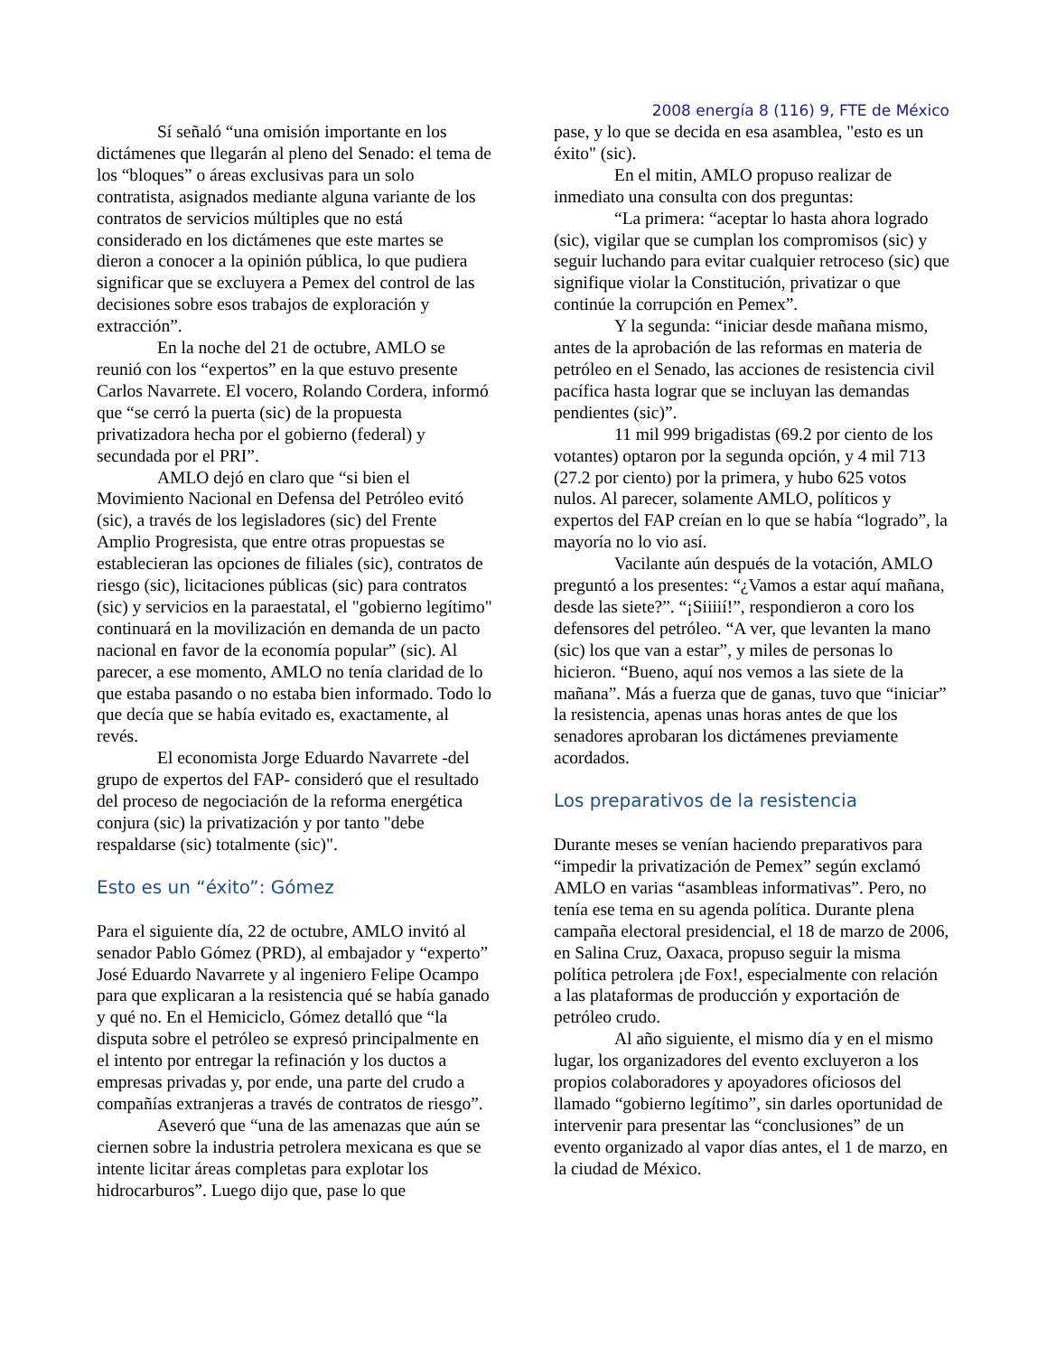2008 energía 8 (116) 9, FTE de México
Sí señaló “una omisión importante en los dictámenes que llegarán al pleno del Senado: el tema de los “bloques” o áreas exclusivas para un solo contratista, asignados mediante alguna variante de los contratos de servicios múltiples que no está considerado en los dictámenes que este martes se dieron a conocer a la opinión pública, lo que pudiera significar que se excluyera a Pemex del control de las decisiones sobre esos trabajos de exploración y extracción”.
En la noche del 21 de octubre, AMLO se reunió con los “expertos” en la que estuvo presente Carlos Navarrete. El vocero, Rolando Cordera, informó que “se cerró la puerta (sic) de la propuesta privatizadora hecha por el gobierno (federal) y secundada por el PRI”.
AMLO dejó en claro que “si bien el Movimiento Nacional en Defensa del Petróleo evitó (sic), a través de los legisladores (sic) del Frente Amplio Progresista, que entre otras propuestas se establecieran las opciones de filiales (sic), contratos de riesgo (sic), licitaciones públicas (sic) para contratos (sic) y servicios en la paraestatal, el "gobierno legítimo" continuará en la movilización en demanda de un pacto nacional en favor de la economía popular” (sic). Al parecer, a ese momento, AMLO no tenía claridad de lo que estaba pasando o no estaba bien informado. Todo lo que decía que se había evitado es, exactamente, al revés.
El economista Jorge Eduardo Navarrete -del grupo de expertos del FAP- consideró que el resultado del proceso de negociación de la reforma energética conjura (sic) la privatización y por tanto "debe respaldarse (sic) totalmente (sic)".
Esto es un “éxito”: Gómez
Para el siguiente día, 22 de octubre, AMLO invitó al senador Pablo Gómez (PRD), al embajador y “experto” José Eduardo Navarrete y al ingeniero Felipe Ocampo para que explicaran a la resistencia qué se había ganado y qué no. En el Hemiciclo, Gómez detalló que “la disputa sobre el petróleo se expresó principalmente en el intento por entregar la refinación y los ductos a empresas privadas y, por ende, una parte del crudo a compañías extranjeras a través de contratos de riesgo”.
Aseveró que “una de las amenazas que aún se ciernen sobre la industria petrolera mexicana es que se intente licitar áreas completas para explotar los hidrocarburos”. Luego dijo que, pase lo que
pase, y lo que se decida en esa asamblea, "esto es un éxito" (sic).
En el mitin, AMLO propuso realizar de inmediato una consulta con dos preguntas:
“La primera: “aceptar lo hasta ahora logrado (sic), vigilar que se cumplan los compromisos (sic) y seguir luchando para evitar cualquier retroceso (sic) que signifique violar la Constitución, privatizar o que continúe la corrupción en Pemex”.
Y la segunda: “iniciar desde mañana mismo, antes de la aprobación de las reformas en materia de petróleo en el Senado, las acciones de resistencia civil pacífica hasta lograr que se incluyan las demandas pendientes (sic)”.
11 mil 999 brigadistas (69.2 por ciento de los votantes) optaron por la segunda opción, y 4 mil 713 (27.2 por ciento) por la primera, y hubo 625 votos nulos. Al parecer, solamente AMLO, políticos y expertos del FAP creían en lo que se había “logrado”, la mayoría no lo vio así.
Vacilante aún después de la votación, AMLO preguntó a los presentes: “¿Vamos a estar aquí mañana, desde las siete?”. “¡Siiiií!”, respondieron a coro los defensores del petróleo. “A ver, que levanten la mano (sic) los que van a estar”, y miles de personas lo hicieron. “Bueno, aquí nos vemos a las siete de la mañana”. Más a fuerza que de ganas, tuvo que “iniciar” la resistencia, apenas unas horas antes de que los senadores aprobaran los dictámenes previamente acordados.
Los preparativos de la resistencia
Durante meses se venían haciendo preparativos para “impedir la privatización de Pemex” según exclamó AMLO en varias “asambleas informativas”. Pero, no tenía ese tema en su agenda política. Durante plena campaña electoral presidencial, el 18 de marzo de 2006, en Salina Cruz, Oaxaca, propuso seguir la misma política petrolera ¡de Fox!, especialmente con relación a las plataformas de producción y exportación de petróleo crudo.
Al año siguiente, el mismo día y en el mismo lugar, los organizadores del evento excluyeron a los propios colaboradores y apoyadores oficiosos del llamado “gobierno legítimo”, sin darles oportunidad de intervenir para presentar las “conclusiones” de un evento organizado al vapor días antes, el 1 de marzo, en la ciudad de México.